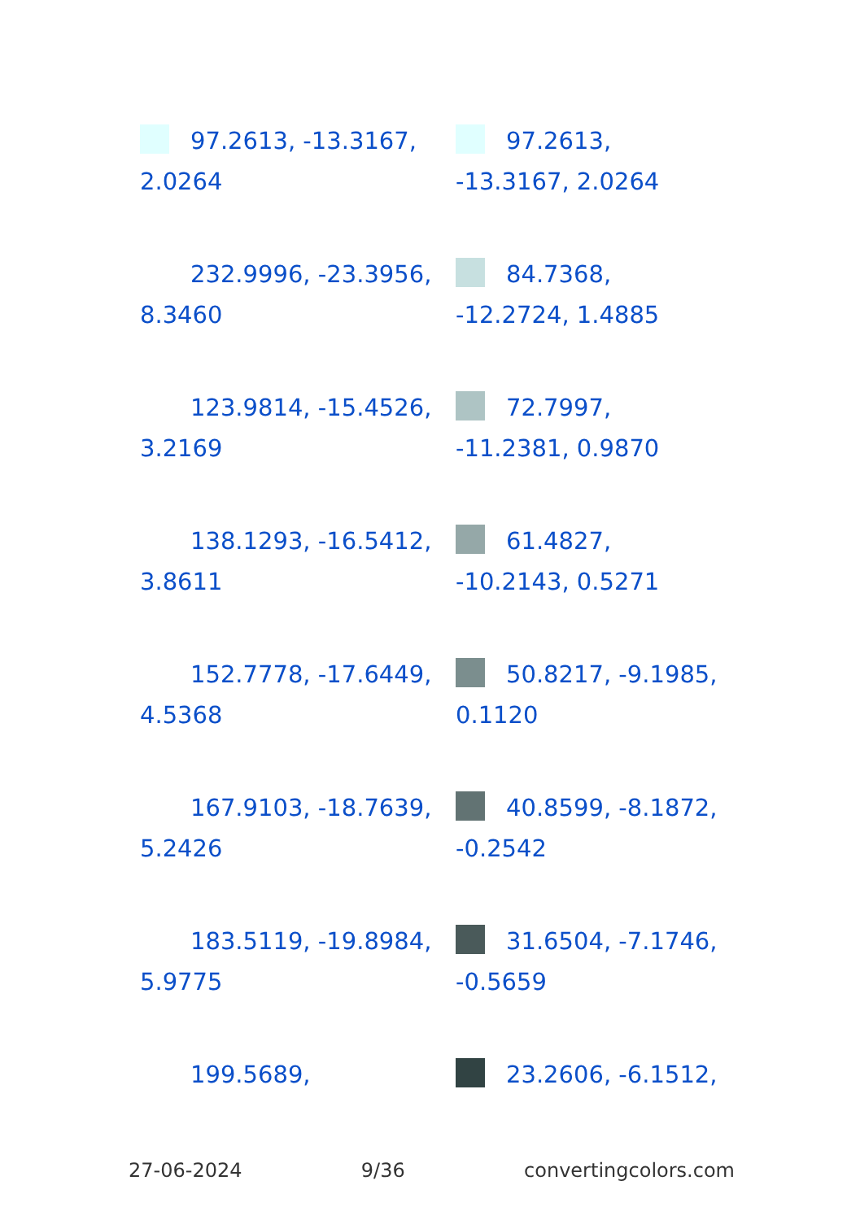97.2613, -13.3167, 2.0264
97.2613, -13.3167, 2.0264
232.9996, -23.3956, 8.3460
84.7368, -12.2724, 1.4885
123.9814, -15.4526, 3.2169
72.7997, -11.2381, 0.9870
138.1293, -16.5412, 3.8611
61.4827, -10.2143, 0.5271
152.7778, -17.6449, 4.5368
50.8217, -9.1985, 0.1120
167.9103, -18.7639, 5.2426
40.8599, -8.1872, -0.2542
183.5119, -19.8984, 5.9775
31.6504, -7.1746, -0.5659
199.5689,
23.2606, -6.1512,
27-06-2024 9/36 convertingcolors.com